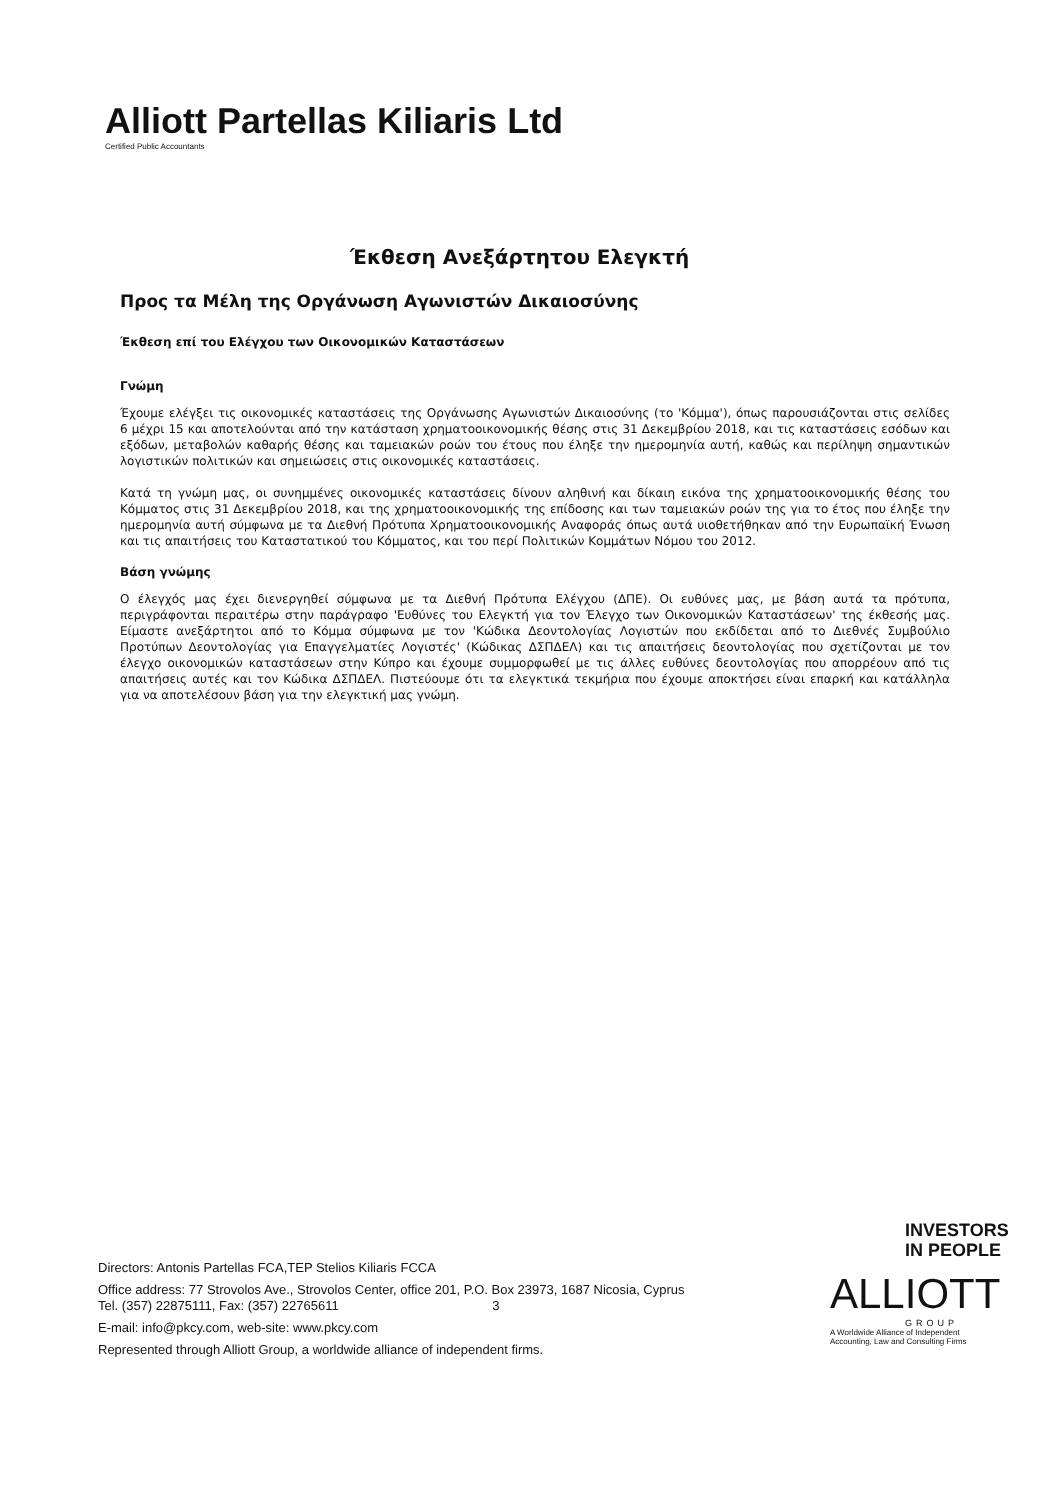Alliott Partellas Kiliaris Ltd
Certified Public Accountants
Έκθεση Ανεξάρτητου Ελεγκτή
Προς τα Μέλη της Οργάνωση Αγωνιστών Δικαιοσύνης
Έκθεση επί του Ελέγχου των Οικονομικών Καταστάσεων
Γνώμη
Έχουμε ελέγξει τις οικονομικές καταστάσεις της Οργάνωσης Αγωνιστών Δικαιοσύνης (το 'Κόμμα'), όπως παρουσιάζονται στις σελίδες 6 μέχρι 15 και αποτελούνται από την κατάσταση χρηματοοικονομικής θέσης στις 31 Δεκεμβρίου 2018, και τις καταστάσεις εσόδων και εξόδων, μεταβολών καθαρής θέσης και ταμειακών ροών του έτους που έληξε την ημερομηνία αυτή, καθώς και περίληψη σημαντικών λογιστικών πολιτικών και σημειώσεις στις οικονομικές καταστάσεις.
Κατά τη γνώμη μας, οι συνημμένες οικονομικές καταστάσεις δίνουν αληθινή και δίκαιη εικόνα της χρηματοοικονομικής θέσης του Κόμματος στις 31 Δεκεμβρίου 2018, και της χρηματοοικονομικής της επίδοσης και των ταμειακών ροών της για το έτος που έληξε την ημερομηνία αυτή σύμφωνα με τα Διεθνή Πρότυπα Χρηματοοικονομικής Αναφοράς όπως αυτά υιοθετήθηκαν από την Ευρωπαϊκή Ένωση και τις απαιτήσεις του Καταστατικού του Κόμματος, και του περί Πολιτικών Κομμάτων Νόμου του 2012.
Βάση γνώμης
Ο έλεγχός μας έχει διενεργηθεί σύμφωνα με τα Διεθνή Πρότυπα Ελέγχου (ΔΠΕ). Οι ευθύνες μας, με βάση αυτά τα πρότυπα, περιγράφονται περαιτέρω στην παράγραφο 'Ευθύνες του Ελεγκτή για τον Έλεγχο των Οικονομικών Καταστάσεων' της έκθεσής μας. Είμαστε ανεξάρτητοι από το Κόμμα σύμφωνα με τον 'Κώδικα Δεοντολογίας Λογιστών που εκδίδεται από το Διεθνές Συμβούλιο Προτύπων Δεοντολογίας για Επαγγελματίες Λογιστές' (Κώδικας ΔΣΠΔΕΛ) και τις απαιτήσεις δεοντολογίας που σχετίζονται με τον έλεγχο οικονομικών καταστάσεων στην Κύπρο και έχουμε συμμορφωθεί με τις άλλες ευθύνες δεοντολογίας που απορρέουν από τις απαιτήσεις αυτές και τον Κώδικα ΔΣΠΔΕΛ. Πιστεύουμε ότι τα ελεγκτικά τεκμήρια που έχουμε αποκτήσει είναι επαρκή και κατάλληλα για να αποτελέσουν βάση για την ελεγκτική μας γνώμη.
Directors: Antonis Partellas FCA,TEP Stelios Kiliaris FCCA
Office address: 77 Strovolos Ave., Strovolos Center, office 201, P.O. Box 23973, 1687 Nicosia, Cyprus
Tel. (357) 22875111, Fax: (357) 22765611 3
E-mail: info@pkcy.com, web-site: www.pkcy.com
Represented through Alliott Group, a worldwide alliance of independent firms.
INVESTORS
IN PEOPLE
ALLIOTT
GROUP
A Worldwide Alliance of Independent
Accounting, Law and Consulting Firms